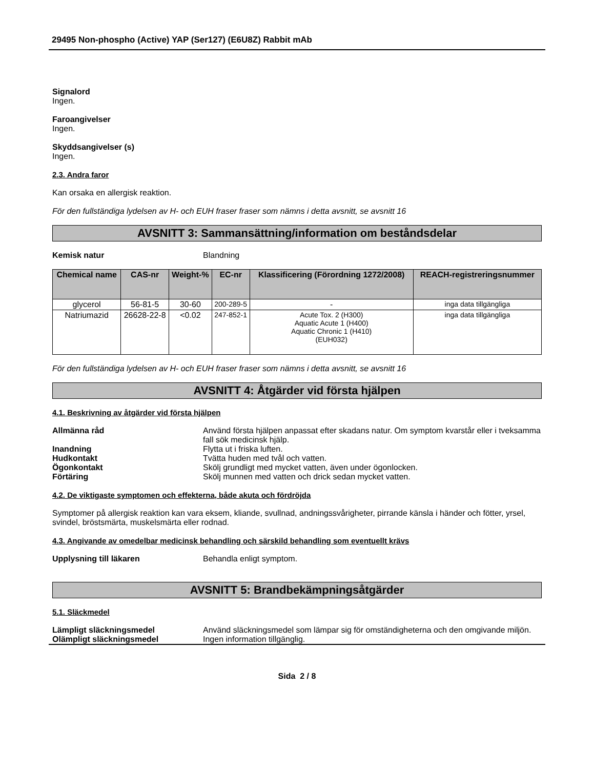29495 Non-phospho (Active) YAP (Ser127) (E6U8Z) Rabbit mAb
Signalord
Ingen.
Faroangivelser
Ingen.
Skyddsangivelser (s)
Ingen.
2.3. Andra faror
Kan orsaka en allergisk reaktion.
För den fullständiga lydelsen av H- och EUH fraser fraser som nämns i detta avsnitt, se avsnitt 16
AVSNITT 3: Sammansättning/information om beståndsdelar
Kemisk natur Blandning
| Chemical name | CAS-nr | Weight-% | EC-nr | Klassificering (Förordning 1272/2008) | REACH-registreringsnummer |
| --- | --- | --- | --- | --- | --- |
| glycerol | 56-81-5 | 30-60 | 200-289-5 | - | inga data tillgängliga |
| Natriumazid | 26628-22-8 | <0.02 | 247-852-1 | Acute Tox. 2 (H300) Aquatic Acute 1 (H400) Aquatic Chronic 1 (H410) (EUH032) | inga data tillgängliga |
För den fullständiga lydelsen av H- och EUH fraser fraser som nämns i detta avsnitt, se avsnitt 16
AVSNITT 4: Åtgärder vid första hjälpen
4.1. Beskrivning av åtgärder vid första hjälpen
Allmänna råd Använd första hjälpen anpassat efter skadans natur. Om symptom kvarstår eller i tveksamma fall sök medicinsk hjälp.
Inandning Flytta ut i friska luften.
Hudkontakt Tvätta huden med tvål och vatten.
Ögonkontakt Skölj grundligt med mycket vatten, även under ögonlocken.
Förtäring Skölj munnen med vatten och drick sedan mycket vatten.
4.2. De viktigaste symptomen och effekterna, både akuta och fördröjda
Symptomer på allergisk reaktion kan vara eksem, kliande, svullnad, andningssvårigheter, pirrande känsla i händer och fötter, yrsel, svindel, bröstsmärta, muskelsmärta eller rodnad.
4.3. Angivande av omedelbar medicinsk behandling och särskild behandling som eventuellt krävs
Upplysning till läkaren Behandla enligt symptom.
AVSNITT 5: Brandbekämpningsåtgärder
5.1. Släckmedel
Lämpligt släckningsmedel Använd släckningsmedel som lämpar sig för omständigheterna och den omgivande miljön.
Olämpligt släckningsmedel Ingen information tillgänglig.
Sida 2 / 8